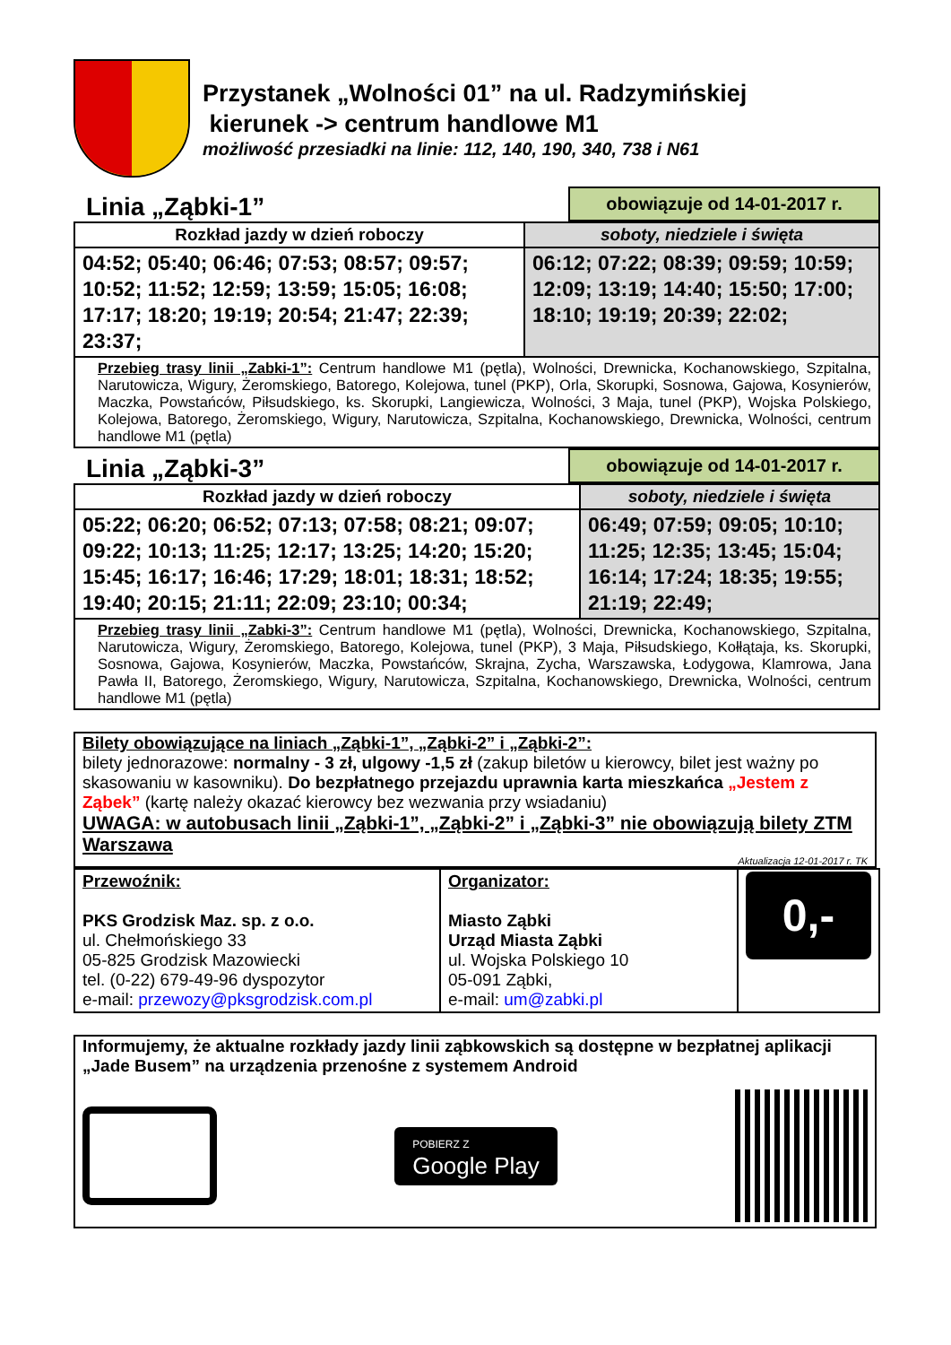Przystanek „Wolności 01” na ul. Radzymińskiej
kierunek -> centrum handlowe M1
możliwość przesiadki na linie: 112, 140, 190, 340, 738 i N61
Linia „Ząbki-1” obowiązuje od 14-01-2017 r.
| Rozkład jazdy w dzień roboczy | soboty, niedziele i święta |
| --- | --- |
| 04:52; 05:40; 06:46; 07:53; 08:57; 09:57; 10:52; 11:52; 12:59; 13:59; 15:05; 16:08; 17:17; 18:20; 19:19; 20:54; 21:47; 22:39; 23:37; | 06:12; 07:22; 08:39; 09:59; 10:59; 12:09; 13:19; 14:40; 15:50; 17:00; 18:10; 19:19; 20:39; 22:02; |
| Przebieg trasy linii „Zabki-1”: Centrum handlowe M1 (pętla), Wolności, Drewnicka, Kochanowskiego, Szpitalna, Narutowicza, Wigury, Żeromskiego, Batorego, Kolejowa, tunel (PKP), Orla, Skorupki, Sosnowa, Gajowa, Kosynierów, Maczka, Powstańców, Piłsudskiego, ks. Skorupki, Langiewicza, Wolności, 3 Maja, tunel (PKP), Wojska Polskiego, Kolejowa, Batorego, Żeromskiego, Wigury, Narutowicza, Szpitalna, Kochanowskiego, Drewnicka, Wolności, centrum handlowe M1 (pętla) | |
Linia „Ząbki-3” obowiązuje od 14-01-2017 r.
| Rozkład jazdy w dzień roboczy | soboty, niedziele i święta |
| --- | --- |
| 05:22; 06:20; 06:52; 07:13; 07:58; 08:21; 09:07; 09:22; 10:13; 11:25; 12:17; 13:25; 14:20; 15:20; 15:45; 16:17; 16:46; 17:29; 18:01; 18:31; 18:52; 19:40; 20:15; 21:11; 22:09; 23:10; 00:34; | 06:49; 07:59; 09:05; 10:10; 11:25; 12:35; 13:45; 15:04; 16:14; 17:24; 18:35; 19:55; 21:19; 22:49; |
| Przebieg trasy linii „Zabki-3”: Centrum handlowe M1 (pętla), Wolności, Drewnicka, Kochanowskiego, Szpitalna, Narutowicza, Wigury, Żeromskiego, Batorego, Kolejowa, tunel (PKP), 3 Maja, Piłsudskiego, Kołłątaja, ks. Skorupki, Sosnowa, Gajowa, Kosynierów, Maczka, Powstańców, Skrajna, Zycha, Warszawska, Łodygowa, Klamrowa, Jana Pawła II, Batorego, Żeromskiego, Wigury, Narutowicza, Szpitalna, Kochanowskiego, Drewnicka, Wolności, centrum handlowe M1 (pętla) | |
Bilety obowiązujące na liniach „Ząbki-1”, „Ząbki-2” i „Ząbki-2”:
bilety jednorazowe: normalny - 3 zł, ulgowy -1,5 zł (zakup biletów u kierowcy, bilet jest ważny po skasowaniu w kasowniku). Do bezpłatnego przejazdu uprawnia karta mieszkańca „Jestem z Ząbek” (kartę należy okazać kierowcy bez wezwania przy wsiadaniu)
UWAGA: w autobusach linii „Ząbki-1”, „Ząbki-2” i „Ząbki-3” nie obowiązują bilety ZTM Warszawa
Aktualizacja 12-01-2017 r. TK
| Przewoźnik: PKS Grodzisk Maz. sp. z o.o. ul. Chełmońskiego 33 05-825 Grodzisk Mazowiecki tel. (0-22) 679-49-96 dyspozytor e-mail: przewozy@pksgrodzisk.com.pl | Organizator: Miasto Ząbki Urząd Miasta Ząbki ul. Wojska Polskiego 10 05-091 Ząbki, e-mail: um@zabki.pl | 0,- |
Informujemy, że aktualne rozkłady jazdy linii ząbkowskich są dostępne w bezpłatnej aplikacji „Jade Busem” na urządzenia przenośne z systemem Android
POBIERZ Z
Google Play